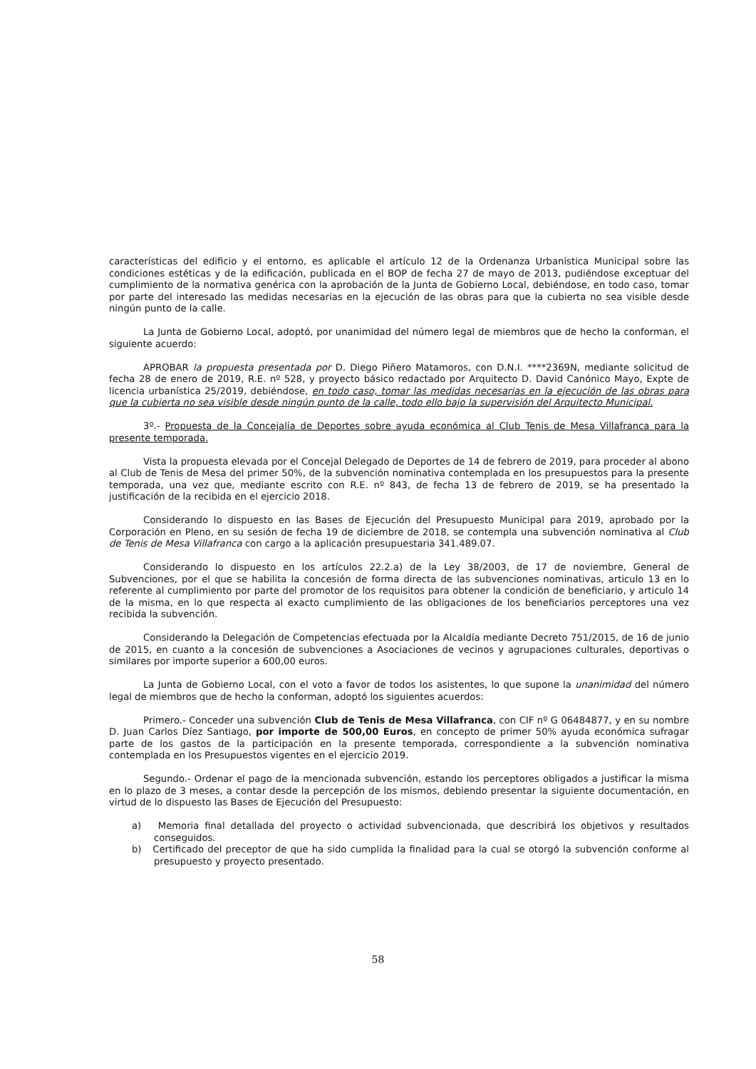características del edificio y el entorno, es aplicable el artículo 12 de la Ordenanza Urbanística Municipal sobre las condiciones estéticas y de la edificación, publicada en el BOP de fecha 27 de mayo de 2013, pudiéndose exceptuar del cumplimiento de la normativa genérica con la aprobación de la Junta de Gobierno Local, debiéndose, en todo caso, tomar por parte del interesado las medidas necesarias en la ejecución de las obras para que la cubierta no sea visible desde ningún punto de la calle.
La Junta de Gobierno Local, adoptó, por unanimidad del número legal de miembros que de hecho la conforman, el siguiente acuerdo:
APROBAR la propuesta presentada por D. Diego Piñero Matamoros, con D.N.I. ****2369N, mediante solicitud de fecha 28 de enero de 2019, R.E. nº 528, y proyecto básico redactado por Arquitecto D. David Canónico Mayo, Expte de licencia urbanística 25/2019, debiéndose, en todo caso, tomar las medidas necesarias en la ejecución de las obras para que la cubierta no sea visible desde ningún punto de la calle, todo ello bajo la supervisión del Arquitecto Municipal.
3º.- Propuesta de la Concejalía de Deportes sobre ayuda económica al Club Tenis de Mesa Villafranca para la presente temporada.
Vista la propuesta elevada por el Concejal Delegado de Deportes de 14 de febrero de 2019, para proceder al abono al Club de Tenis de Mesa del primer 50%, de la subvención nominativa contemplada en los presupuestos para la presente temporada, una vez que, mediante escrito con R.E. nº 843, de fecha 13 de febrero de 2019, se ha presentado la justificación de la recibida en el ejercicio 2018.
Considerando lo dispuesto en las Bases de Ejecución del Presupuesto Municipal para 2019, aprobado por la Corporación en Pleno, en su sesión de fecha 19 de diciembre de 2018, se contempla una subvención nominativa al Club de Tenis de Mesa Villafranca con cargo a la aplicación presupuestaria 341.489.07.
Considerando lo dispuesto en los artículos 22.2.a) de la Ley 38/2003, de 17 de noviembre, General de Subvenciones, por el que se habilita la concesión de forma directa de las subvenciones nominativas, articulo 13 en lo referente al cumplimiento por parte del promotor de los requisitos para obtener la condición de beneficiario, y articulo 14 de la misma, en lo que respecta al exacto cumplimiento de las obligaciones de los beneficiarios perceptores una vez recibida la subvención.
Considerando la Delegación de Competencias efectuada por la Alcaldía mediante Decreto 751/2015, de 16 de junio de 2015, en cuanto a la concesión de subvenciones a Asociaciones de vecinos y agrupaciones culturales, deportivas o similares por importe superior a 600,00 euros.
La Junta de Gobierno Local, con el voto a favor de todos los asistentes, lo que supone la unanimidad del número legal de miembros que de hecho la conforman, adoptó los siguientes acuerdos:
Primero.- Conceder una subvención Club de Tenis de Mesa Villafranca, con CIF nº G 06484877, y en su nombre D. Juan Carlos Díez Santiago, por importe de 500,00 Euros, en concepto de primer 50% ayuda económica sufragar parte de los gastos de la participación en la presente temporada, correspondiente a la subvención nominativa contemplada en los Presupuestos vigentes en el ejercicio 2019.
Segundo.- Ordenar el pago de la mencionada subvención, estando los perceptores obligados a justificar la misma en lo plazo de 3 meses, a contar desde la percepción de los mismos, debiendo presentar la siguiente documentación, en virtud de lo dispuesto las Bases de Ejecución del Presupuesto:
a) Memoria final detallada del proyecto o actividad subvencionada, que describirá los objetivos y resultados conseguidos.
b) Certificado del preceptor de que ha sido cumplida la finalidad para la cual se otorgó la subvención conforme al presupuesto y proyecto presentado.
58